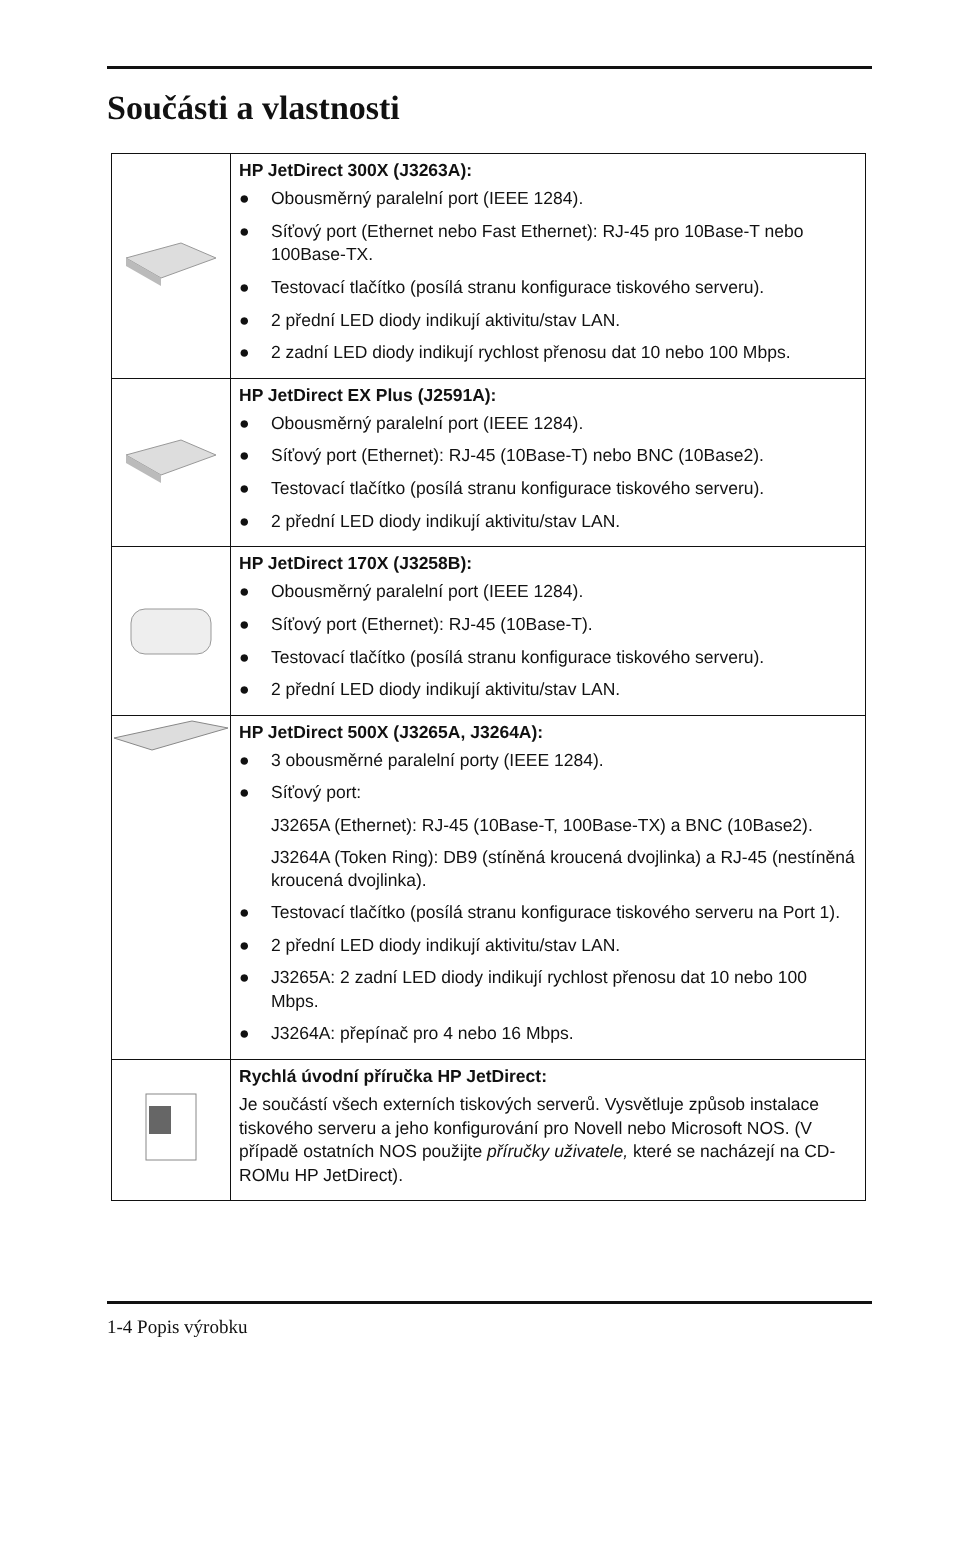Součásti a vlastnosti
| | HP JetDirect 300X (J3263A): ● Obousměrný paralelní port (IEEE 1284). ● Síťový port (Ethernet nebo Fast Ethernet): RJ-45 pro 10Base-T nebo 100Base-TX. ● Testovací tlačítko (posílá stranu konfigurace tiskového serveru). ● 2 přední LED diody indikují aktivitu/stav LAN. ● 2 zadní LED diody indikují rychlost přenosu dat 10 nebo 100 Mbps. |
| | HP JetDirect EX Plus (J2591A): ● Obousměrný paralelní port (IEEE 1284). ● Síťový port (Ethernet): RJ-45 (10Base-T) nebo BNC (10Base2). ● Testovací tlačítko (posílá stranu konfigurace tiskového serveru). ● 2 přední LED diody indikují aktivitu/stav LAN. |
| | HP JetDirect 170X (J3258B): ● Obousměrný paralelní port (IEEE 1284). ● Síťový port (Ethernet): RJ-45 (10Base-T). ● Testovací tlačítko (posílá stranu konfigurace tiskového serveru). ● 2 přední LED diody indikují aktivitu/stav LAN. |
| | HP JetDirect 500X (J3265A, J3264A): ● 3 obousměrné paralelní porty (IEEE 1284). ● Síťový port: J3265A (Ethernet): RJ-45 (10Base-T, 100Base-TX) a BNC (10Base2). J3264A (Token Ring): DB9 (stíněná kroucená dvojlinka) a RJ-45 (nestíněná kroucená dvojlinka). ● Testovací tlačítko (posílá stranu konfigurace tiskového serveru na Port 1). ● 2 přední LED diody indikují aktivitu/stav LAN. ● J3265A: 2 zadní LED diody indikují rychlost přenosu dat 10 nebo 100 Mbps. ● J3264A: přepínač pro 4 nebo 16 Mbps. |
| | Rychlá úvodní příručka HP JetDirect: Je součástí všech externích tiskových serverů. Vysvětluje způsob instalace tiskového serveru a jeho konfigurování pro Novell nebo Microsoft NOS. (V případě ostatních NOS použijte příručky uživatele, které se nacházejí na CD-ROMu HP JetDirect). |
1-4 Popis výrobku